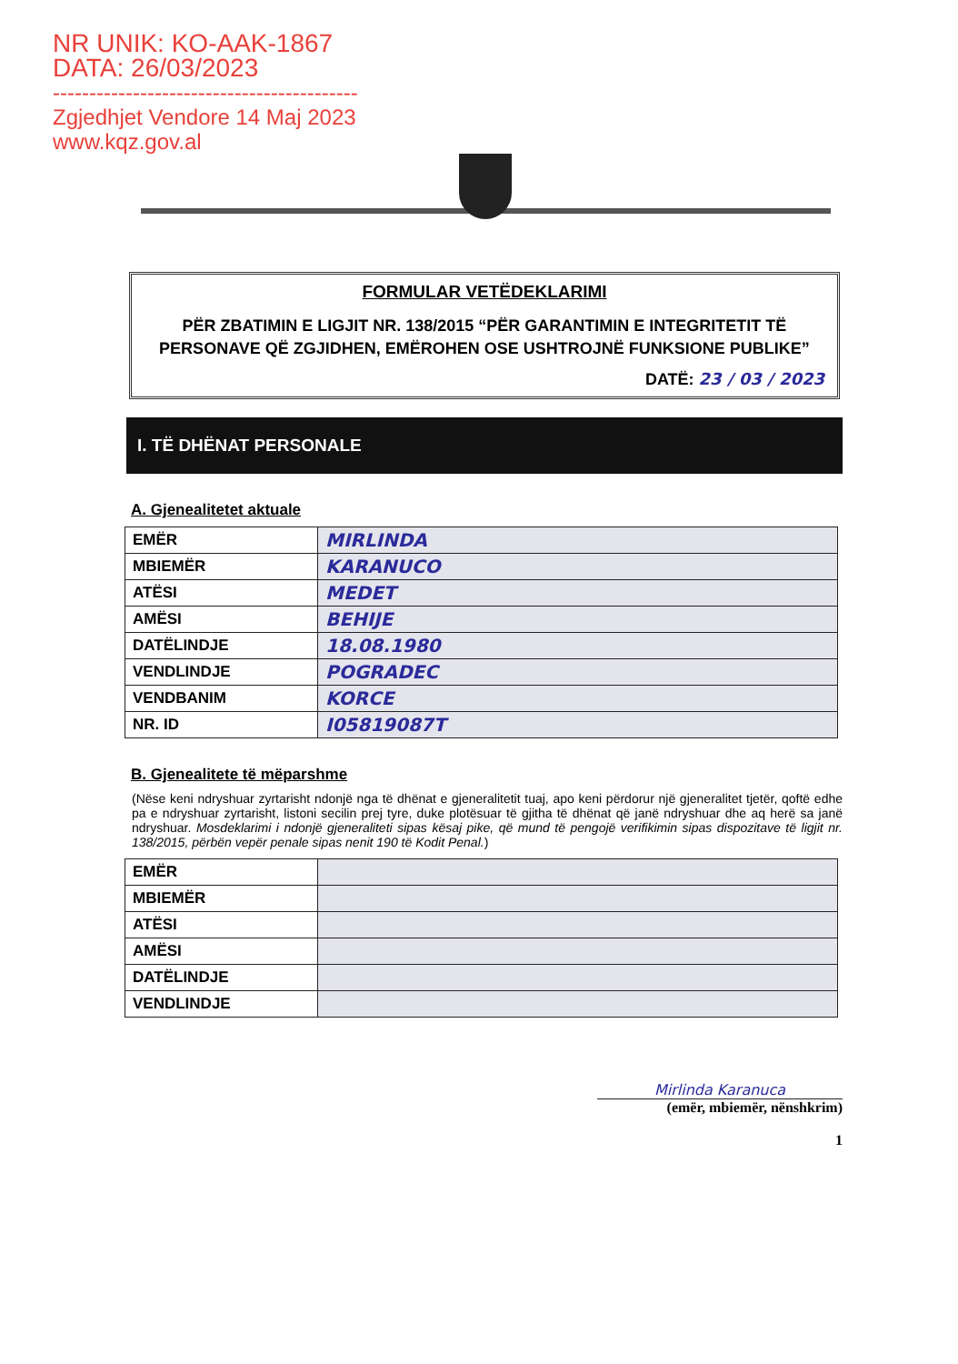NR UNIK: KO-AAK-1867
DATA: 26/03/2023
------------------------------------------
Zgjedhjet Vendore 14 Maj 2023
www.kqz.gov.al
FORMULAR VETËDEKLARIMI
PËR ZBATIMIN E LIGJIT NR. 138/2015 “PËR GARANTIMIN E INTEGRITETIT TË PERSONAVE QË ZGJIDHEN, EMËROHEN OSE USHTROJNË FUNKSIONE PUBLIKE”
DATË: 23 / 03 / 2023
I. TË DHËNAT PERSONALE
A. Gjenealitetet aktuale
| EMËR | MIRLINDA |
| MBIEMËR | KARANUCO |
| ATËSI | MEDET |
| AMËSI | BEHIJE |
| DATËLINDJE | 18.08.1980 |
| VENDLINDJE | POGRADEC |
| VENDBANIM | KORCE |
| NR. ID | I05819087T |
B. Gjenealitete të mëparshme
(Nëse keni ndryshuar zyrtarisht ndonjë nga të dhënat e gjeneralitetit tuaj, apo keni përdorur një gjeneralitet tjetër, qoftë edhe pa e ndryshuar zyrtarisht, listoni secilin prej tyre, duke plotësuar të gjitha të dhënat që janë ndryshuar dhe aq herë sa janë ndryshuar. Mosdeklarimi i ndonjë gjeneraliteti sipas kësaj pike, që mund të pengojë verifikimin sipas dispozitave të ligjit nr. 138/2015, përbën vepër penale sipas nenit 190 të Kodit Penal.)
| EMËR | |
| MBIEMËR | |
| ATËSI | |
| AMËSI | |
| DATËLINDJE | |
| VENDLINDJE | |
Mirlinda Karanuca
(emër, mbiemër, nënshkrim)
1